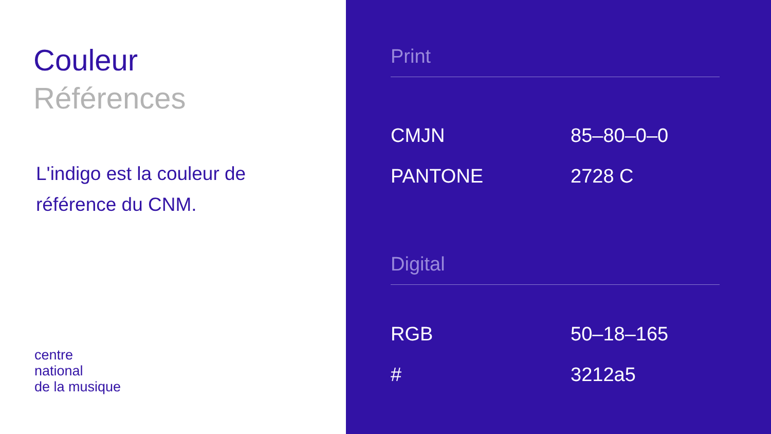Couleur
Références
L'indigo est la couleur de
référence du CNM.
centre
national
de la musique
Print
| CMJN | 85–80–0–0 |
| PANTONE | 2728 C |
Digital
| RGB | 50–18–165 |
| # | 3212a5 |